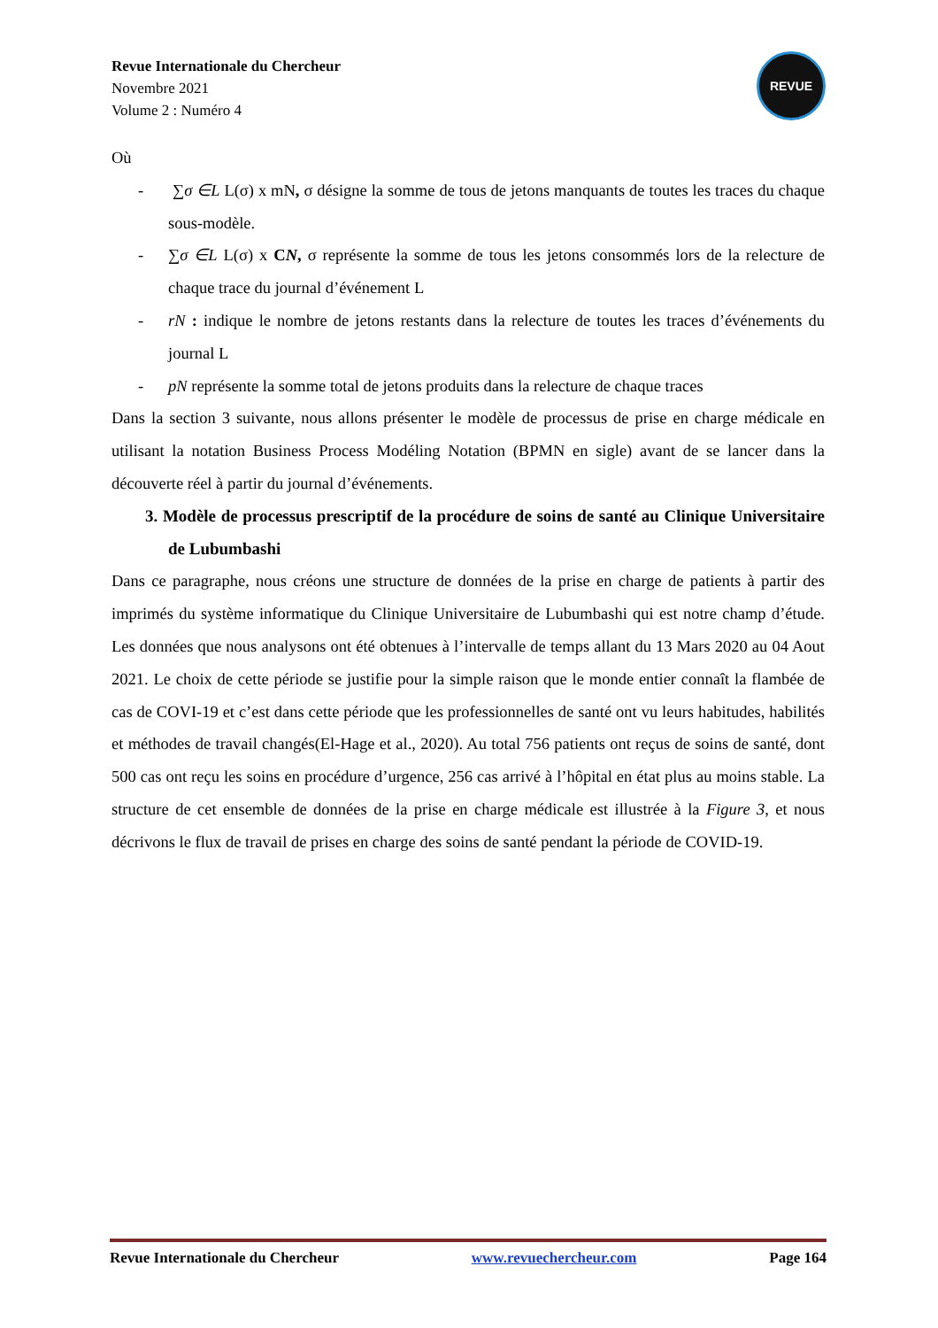Revue Internationale du Chercheur
Novembre 2021
Volume 2 : Numéro 4
REVUE
Où
- ∑σ ∈L L(σ) x mN, σ désigne la somme de tous de jetons manquants de toutes les traces du chaque sous-modèle.
- ∑σ ∈L L(σ) x CN, σ représente la somme de tous les jetons consommés lors de la relecture de chaque trace du journal d’événement L
- rN : indique le nombre de jetons restants dans la relecture de toutes les traces d’événements du journal L
- pN représente la somme total de jetons produits dans la relecture de chaque traces
Dans la section 3 suivante, nous allons présenter le modèle de processus de prise en charge médicale en utilisant la notation Business Process Modéling Notation (BPMN en sigle) avant de se lancer dans la découverte réel à partir du journal d’événements.
3. Modèle de processus prescriptif de la procédure de soins de santé au Clinique Universitaire de Lubumbashi
Dans ce paragraphe, nous créons une structure de données de la prise en charge de patients à partir des imprimés du système informatique du Clinique Universitaire de Lubumbashi qui est notre champ d’étude. Les données que nous analysons ont été obtenues à l’intervalle de temps allant du 13 Mars 2020 au 04 Aout 2021. Le choix de cette période se justifie pour la simple raison que le monde entier connaît la flambée de cas de COVI-19 et c’est dans cette période que les professionnelles de santé ont vu leurs habitudes, habilités et méthodes de travail changés(El-Hage et al., 2020). Au total 756 patients ont reçus de soins de santé, dont 500 cas ont reçu les soins en procédure d’urgence, 256 cas arrivé à l’hôpital en état plus au moins stable. La structure de cet ensemble de données de la prise en charge médicale est illustrée à la Figure 3, et nous décrivons le flux de travail de prises en charge des soins de santé pendant la période de COVID-19.
Revue Internationale du Chercheur www.revuechercheur.com Page 164